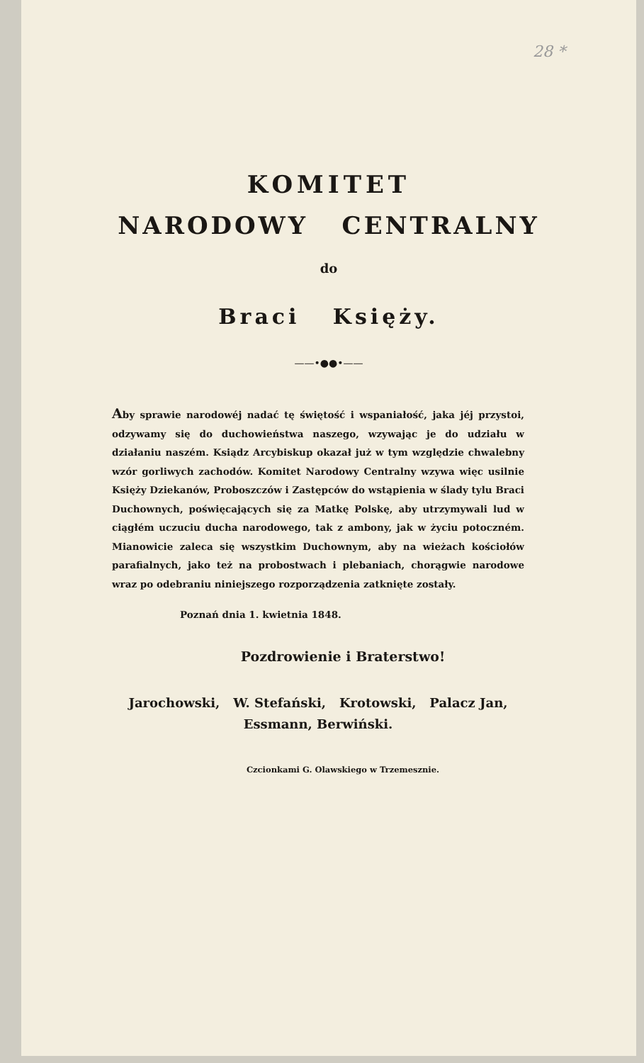28 *
KOMITET
NARODOWY CENTRALNY
do
Braci Księży.
——•●●•——
Aby sprawie narodowéj nadać tę świętość i wspaniałość, jaka jéj przystoi, odzywamy się do duchowieństwa naszego, wzywając je do udziału w działaniu naszém. Ksiądz Arcybiskup okazał już w tym względzie chwalebny wzór gorliwych zachodów. Komitet Narodowy Centralny wzywa więc usilnie Księży Dziekanów, Proboszczów i Zastępców do wstąpienia w ślady tylu Braci Duchownych, poświęcających się za Matkę Polskę, aby utrzymywali lud w ciągłém uczuciu ducha narodowego, tak z ambony, jak w życiu potoczném. Mianowicie zaleca się wszystkim Duchownym, aby na wieżach kościołów parafialnych, jako też na probostwach i plebaniach, chorągwie narodowe wraz po odebraniu niniejszego rozporządzenia zatknięte zostały.
Poznań dnia 1. kwietnia 1848.
Pozdrowienie i Braterstwo!
Jarochowski, W. Stefański, Krotowski, Palacz Jan,
Essmann, Berwiński.
Czcionkami G. Olawskiego w Trzemesznie.